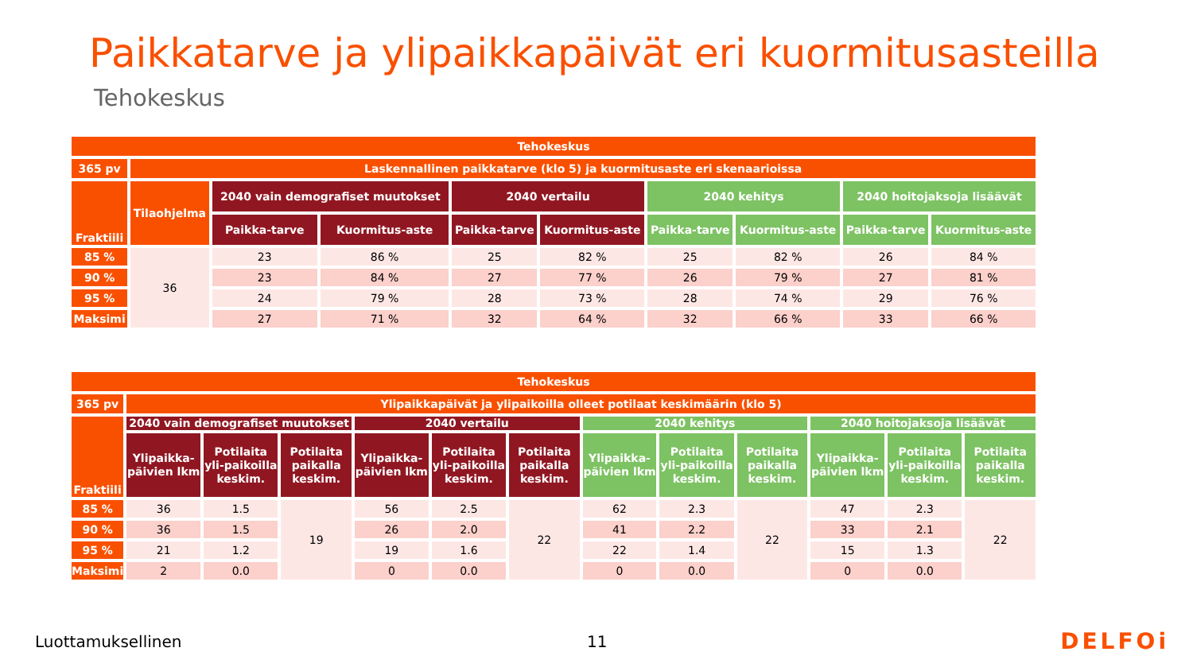Paikkatarve ja ylipaikkapäivät eri kuormitusasteilla
Tehokeskus
| Tehokeskus | | | | | | | | | |
| --- | --- | --- | --- | --- | --- | --- | --- | --- | --- |
| 365 pv | Laskennallinen paikkatarve (klo 5) ja kuormitusaste eri skenaarioissa | | | | | | | | |
| Fraktiili | Tilaohjelma | 2040 vain demografiset muutokset | | 2040 vertailu | | 2040 kehitys | | 2040 hoitojaksoja lisäävät | |
| | | Paikka-tarve | Kuormitus-aste | Paikka-tarve | Kuormitus-aste | Paikka-tarve | Kuormitus-aste | Paikka-tarve | Kuormitus-aste |
| 85 % | 36 | 23 | 86 % | 25 | 82 % | 25 | 82 % | 26 | 84 % |
| 90 % | | 23 | 84 % | 27 | 77 % | 26 | 79 % | 27 | 81 % |
| 95 % | | 24 | 79 % | 28 | 73 % | 28 | 74 % | 29 | 76 % |
| Maksimi | | 27 | 71 % | 32 | 64 % | 32 | 66 % | 33 | 66 % |
| Tehokeskus | | | | | | | | | | | | |
| --- | --- | --- | --- | --- | --- | --- | --- | --- | --- | --- | --- | --- |
| 365 pv | Ylipaikkapäivät ja ylipaikoilla olleet potilaat keskimäärin (klo 5) | | | | | | | | | | | |
| Fraktiili | 2040 vain demografiset muutokset | | | 2040 vertailu | | | 2040 kehitys | | | 2040 hoitojaksoja lisäävät | | |
| | Ylipaikka-päivien lkm | Potilaita yli-paikoilla keskim. | Potilaita paikalla keskim. | Ylipaikka-päivien lkm | Potilaita yli-paikoilla keskim. | Potilaita paikalla keskim. | Ylipaikka-päivien lkm | Potilaita yli-paikoilla keskim. | Potilaita paikalla keskim. | Ylipaikka-päivien lkm | Potilaita yli-paikoilla keskim. | Potilaita paikalla keskim. |
| 85 % | 36 | 1.5 | 19 | 56 | 2.5 | 22 | 62 | 2.3 | 22 | 47 | 2.3 | 22 |
| 90 % | 36 | 1.5 | | 26 | 2.0 | | 41 | 2.2 | | 33 | 2.1 | |
| 95 % | 21 | 1.2 | | 19 | 1.6 | | 22 | 1.4 | | 15 | 1.3 | |
| Maksimi | 2 | 0.0 | | 0 | 0.0 | | 0 | 0.0 | | 0 | 0.0 | |
Luottamuksellinen 11 DELFOi